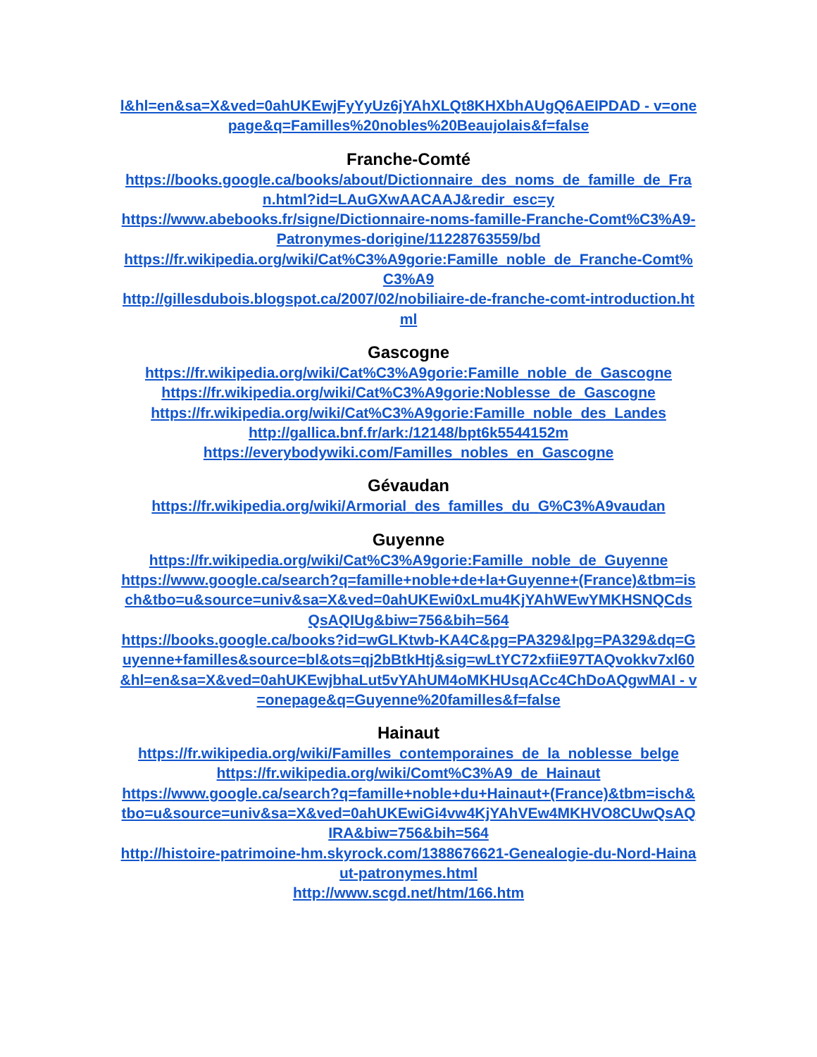l&hl=en&sa=X&ved=0ahUKEwjFyYyUz6jYAhXLQt8KHXbhAUgQ6AEIPDAD - v=onepage&q=Familles%20nobles%20Beaujolais&f=false
Franche-Comté
https://books.google.ca/books/about/Dictionnaire_des_noms_de_famille_de_Fran.html?id=LAuGXwAACAAJ&redir_esc=y
https://www.abebooks.fr/signe/Dictionnaire-noms-famille-Franche-Comt%C3%A9-Patronymes-dorigine/11228763559/bd
https://fr.wikipedia.org/wiki/Cat%C3%A9gorie:Famille_noble_de_Franche-Comt%C3%A9
http://gillesdubois.blogspot.ca/2007/02/nobiliaire-de-franche-comt-introduction.html
Gascogne
https://fr.wikipedia.org/wiki/Cat%C3%A9gorie:Famille_noble_de_Gascogne
https://fr.wikipedia.org/wiki/Cat%C3%A9gorie:Noblesse_de_Gascogne
https://fr.wikipedia.org/wiki/Cat%C3%A9gorie:Famille_noble_des_Landes
http://gallica.bnf.fr/ark:/12148/bpt6k5544152m
https://everybodywiki.com/Familles_nobles_en_Gascogne
Gévaudan
https://fr.wikipedia.org/wiki/Armorial_des_familles_du_G%C3%A9vaudan
Guyenne
https://fr.wikipedia.org/wiki/Cat%C3%A9gorie:Famille_noble_de_Guyenne
https://www.google.ca/search?q=famille+noble+de+la+Guyenne+(France)&tbm=isch&tbo=u&source=univ&sa=X&ved=0ahUKEwi0xLmu4KjYAhWEwYMKHSNQCdsQsAQIUg&biw=756&bih=564
https://books.google.ca/books?id=wGLKtwb-KA4C&pg=PA329&lpg=PA329&dq=Guyenne+familles&source=bl&ots=qj2bBtkHtj&sig=wLtYC72xfiiE97TAQvokkv7xl60&hl=en&sa=X&ved=0ahUKEwjbhaLut5vYAhUM4oMKHUsqACc4ChDoAQgwMAI - v=onepage&q=Guyenne%20familles&f=false
Hainaut
https://fr.wikipedia.org/wiki/Familles_contemporaines_de_la_noblesse_belge
https://fr.wikipedia.org/wiki/Comt%C3%A9_de_Hainaut
https://www.google.ca/search?q=famille+noble+du+Hainaut+(France)&tbm=isch&tbo=u&source=univ&sa=X&ved=0ahUKEwiGi4vw4KjYAhVEw4MKHVO8CUwQsAQIRA&biw=756&bih=564
http://histoire-patrimoine-hm.skyrock.com/1388676621-Genealogie-du-Nord-Hainaut-patronymes.html
http://www.scgd.net/htm/166.htm